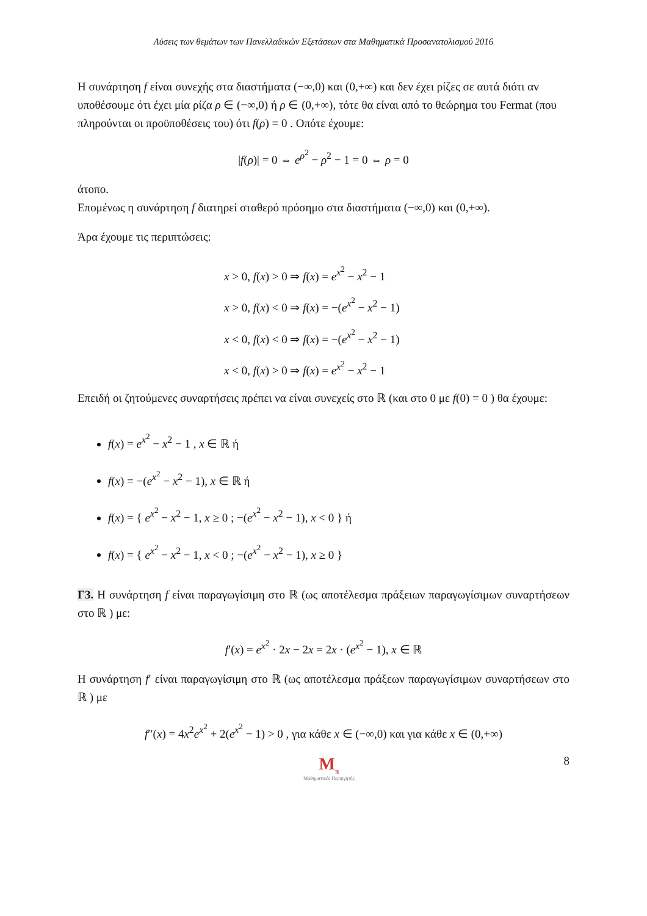Λύσεις των θεμάτων των Πανελλαδικών Εξετάσεων στα Μαθηματικά Προσανατολισμού 2016
Η συνάρτηση f είναι συνεχής στα διαστήματα (−∞,0) και (0,+∞) και δεν έχει ρίζες σε αυτά διότι αν υποθέσουμε ότι έχει μία ρίζα ρ ∈ (−∞,0) ή ρ ∈ (0,+∞), τότε θα είναι από το θεώρημα του Fermat (που πληρούνται οι προϋποθέσεις του) ότι f(ρ) = 0 . Οπότε έχουμε:
|f(ρ)| = 0 ⇔ e<sup>ρ<sup>2</sup></sup> − ρ<sup>2</sup> − 1 = 0 ⇔ ρ = 0
άτοπο.
Επομένως η συνάρτηση f διατηρεί σταθερό πρόσημο στα διαστήματα (−∞,0) και (0,+∞).
Άρα έχουμε τις περιπτώσεις:
x > 0, f(x) > 0 ⇒ f(x) = e<sup>x<sup>2</sup></sup> − x<sup>2</sup> − 1
x > 0, f(x) < 0 ⇒ f(x) = −(e<sup>x<sup>2</sup></sup> − x<sup>2</sup> − 1)
x < 0, f(x) < 0 ⇒ f(x) = −(e<sup>x<sup>2</sup></sup> − x<sup>2</sup> − 1)
x < 0, f(x) > 0 ⇒ f(x) = e<sup>x<sup>2</sup></sup> − x<sup>2</sup> − 1
Επειδή οι ζητούμενες συναρτήσεις πρέπει να είναι συνεχείς στο ℝ (και στο 0 με f(0) = 0 ) θα έχουμε:
f(x) = e<sup>x<sup>2</sup></sup> − x<sup>2</sup> − 1 , x ∈ ℝ ή
f(x) = −(e<sup>x<sup>2</sup></sup> − x<sup>2</sup> − 1), x ∈ ℝ ή
f(x) = { e<sup>x<sup>2</sup></sup> − x<sup>2</sup> − 1, x ≥ 0 ; −(e<sup>x<sup>2</sup></sup> − x<sup>2</sup> − 1), x < 0 } ή
f(x) = { e<sup>x<sup>2</sup></sup> − x<sup>2</sup> − 1, x < 0 ; −(e<sup>x<sup>2</sup></sup> − x<sup>2</sup> − 1), x ≥ 0 }
Γ3. Η συνάρτηση f είναι παραγωγίσιμη στο ℝ (ως αποτέλεσμα πράξειων παραγωγίσιμων συναρτήσεων στο ℝ ) με:
f′(x) = e<sup>x<sup>2</sup></sup> · 2x − 2x = 2x · (e<sup>x<sup>2</sup></sup> − 1), x ∈ ℝ
Η συνάρτηση f′ είναι παραγωγίσιμη στο ℝ (ως αποτέλεσμα πράξεων παραγωγίσιμων συναρτήσεων στο ℝ ) με
f′′(x) = 4x<sup>2</sup>e<sup>x<sup>2</sup></sup> + 2(e<sup>x<sup>2</sup></sup> − 1) > 0 , για κάθε x ∈ (−∞,0) και για κάθε x ∈ (0,+∞)
M<sub>π</sub>
Μαθηματικός Περιηγητής
8